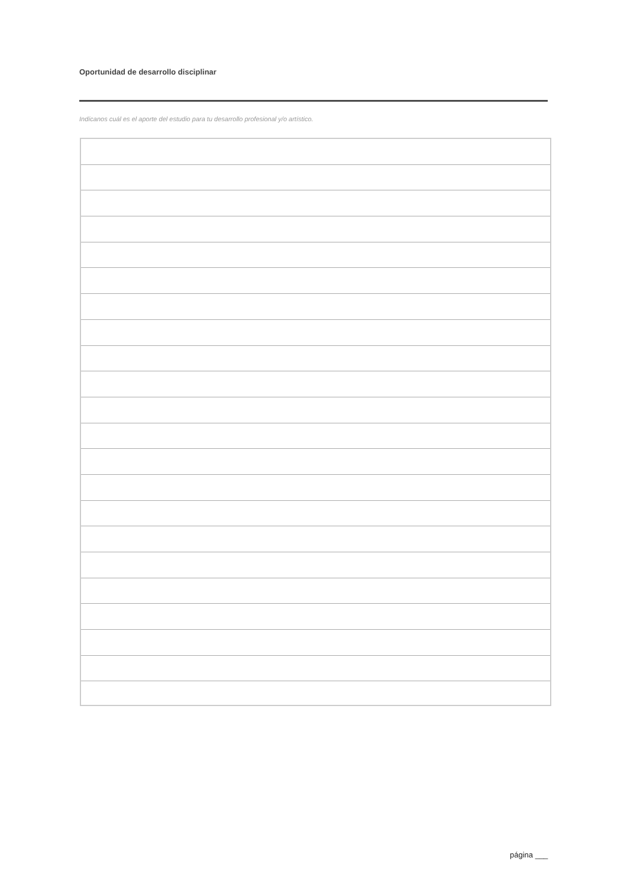Oportunidad de desarrollo disciplinar
Indícanos cuál es el aporte del estudio para tu desarrollo profesional y/o artístico.
página ___